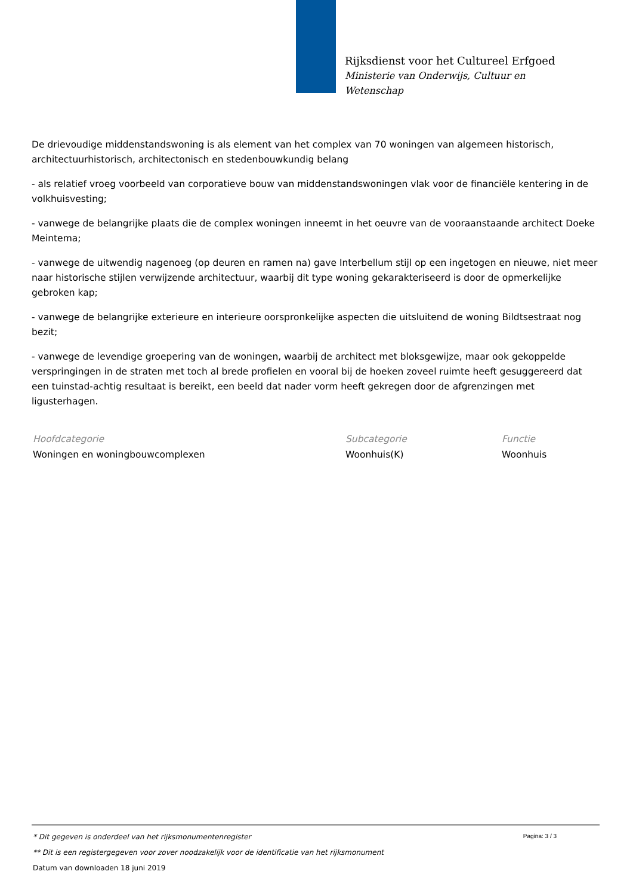Rijksdienst voor het Cultureel Erfgoed
Ministerie van Onderwijs, Cultuur en
Wetenschap
De drievoudige middenstandswoning is als element van het complex van 70 woningen van algemeen historisch, architectuurhistorisch, architectonisch en stedenbouwkundig belang
- als relatief vroeg voorbeeld van corporatieve bouw van middenstandswoningen vlak voor de financiële kentering in de volkhuisvesting;
- vanwege de belangrijke plaats die de complex woningen inneemt in het oeuvre van de vooraanstaande architect Doeke Meintema;
- vanwege de uitwendig nagenoeg (op deuren en ramen na) gave Interbellum stijl op een ingetogen en nieuwe, niet meer naar historische stijlen verwijzende architectuur, waarbij dit type woning gekarakteriseerd is door de opmerkelijke gebroken kap;
- vanwege de belangrijke exterieure en interieure oorspronkelijke aspecten die uitsluitend de woning Bildtsestraat nog bezit;
- vanwege de levendige groepering van de woningen, waarbij de architect met bloksgewijze, maar ook gekoppelde verspringingen in de straten met toch al brede profielen en vooral bij de hoeken zoveel ruimte heeft gesuggereerd dat een tuinstad-achtig resultaat is bereikt, een beeld dat nader vorm heeft gekregen door de afgrenzingen met ligusterhagen.
| Hoofdcategorie | Subcategorie | Functie |
| --- | --- | --- |
| Woningen en woningbouwcomplexen | Woonhuis(K) | Woonhuis |
Pagina: 3 / 3
* Dit gegeven is onderdeel van het rijksmonumentenregister
** Dit is een registergegeven voor zover noodzakelijk voor de identificatie van het rijksmonument
Datum van downloaden 18 juni 2019